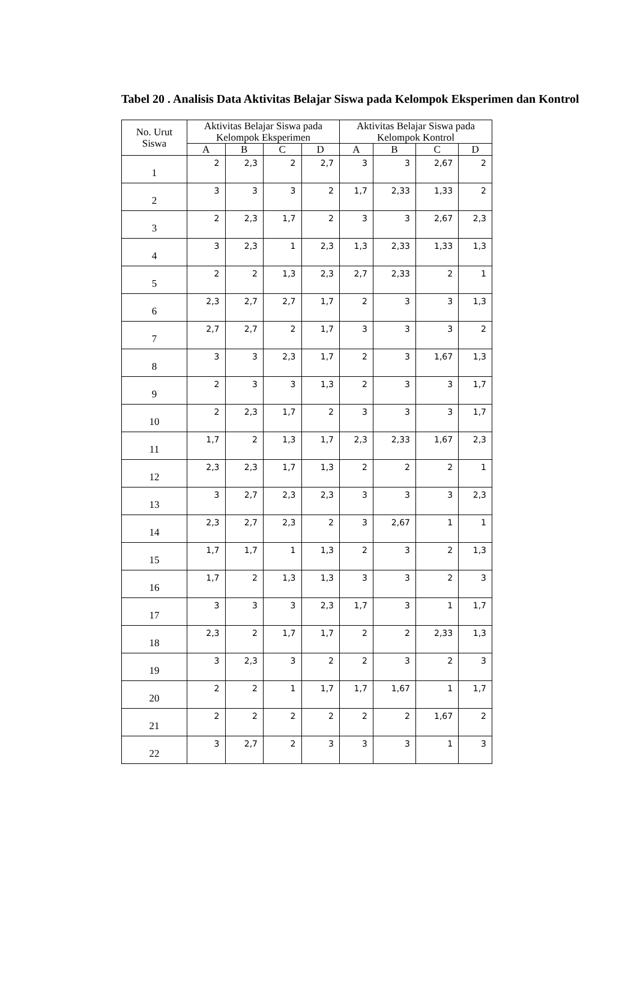Tabel 20 . Analisis Data Aktivitas Belajar Siswa pada Kelompok Eksperimen dan Kontrol
| No. Urut Siswa | Aktivitas Belajar Siswa pada Kelompok Eksperimen | | | | Aktivitas Belajar Siswa pada Kelompok Kontrol | | | |
| --- | --- | --- | --- | --- | --- | --- | --- | --- |
| | A | B | C | D | A | B | C | D |
| 1 | 2 | 2,3 | 2 | 2,7 | 3 | 3 | 2,67 | 2 |
| 2 | 3 | 3 | 3 | 2 | 1,7 | 2,33 | 1,33 | 2 |
| 3 | 2 | 2,3 | 1,7 | 2 | 3 | 3 | 2,67 | 2,3 |
| 4 | 3 | 2,3 | 1 | 2,3 | 1,3 | 2,33 | 1,33 | 1,3 |
| 5 | 2 | 2 | 1,3 | 2,3 | 2,7 | 2,33 | 2 | 1 |
| 6 | 2,3 | 2,7 | 2,7 | 1,7 | 2 | 3 | 3 | 1,3 |
| 7 | 2,7 | 2,7 | 2 | 1,7 | 3 | 3 | 3 | 2 |
| 8 | 3 | 3 | 2,3 | 1,7 | 2 | 3 | 1,67 | 1,3 |
| 9 | 2 | 3 | 3 | 1,3 | 2 | 3 | 3 | 1,7 |
| 10 | 2 | 2,3 | 1,7 | 2 | 3 | 3 | 3 | 1,7 |
| 11 | 1,7 | 2 | 1,3 | 1,7 | 2,3 | 2,33 | 1,67 | 2,3 |
| 12 | 2,3 | 2,3 | 1,7 | 1,3 | 2 | 2 | 2 | 1 |
| 13 | 3 | 2,7 | 2,3 | 2,3 | 3 | 3 | 3 | 2,3 |
| 14 | 2,3 | 2,7 | 2,3 | 2 | 3 | 2,67 | 1 | 1 |
| 15 | 1,7 | 1,7 | 1 | 1,3 | 2 | 3 | 2 | 1,3 |
| 16 | 1,7 | 2 | 1,3 | 1,3 | 3 | 3 | 2 | 3 |
| 17 | 3 | 3 | 3 | 2,3 | 1,7 | 3 | 1 | 1,7 |
| 18 | 2,3 | 2 | 1,7 | 1,7 | 2 | 2 | 2,33 | 1,3 |
| 19 | 3 | 2,3 | 3 | 2 | 2 | 3 | 2 | 3 |
| 20 | 2 | 2 | 1 | 1,7 | 1,7 | 1,67 | 1 | 1,7 |
| 21 | 2 | 2 | 2 | 2 | 2 | 2 | 1,67 | 2 |
| 22 | 3 | 2,7 | 2 | 3 | 3 | 3 | 1 | 3 |